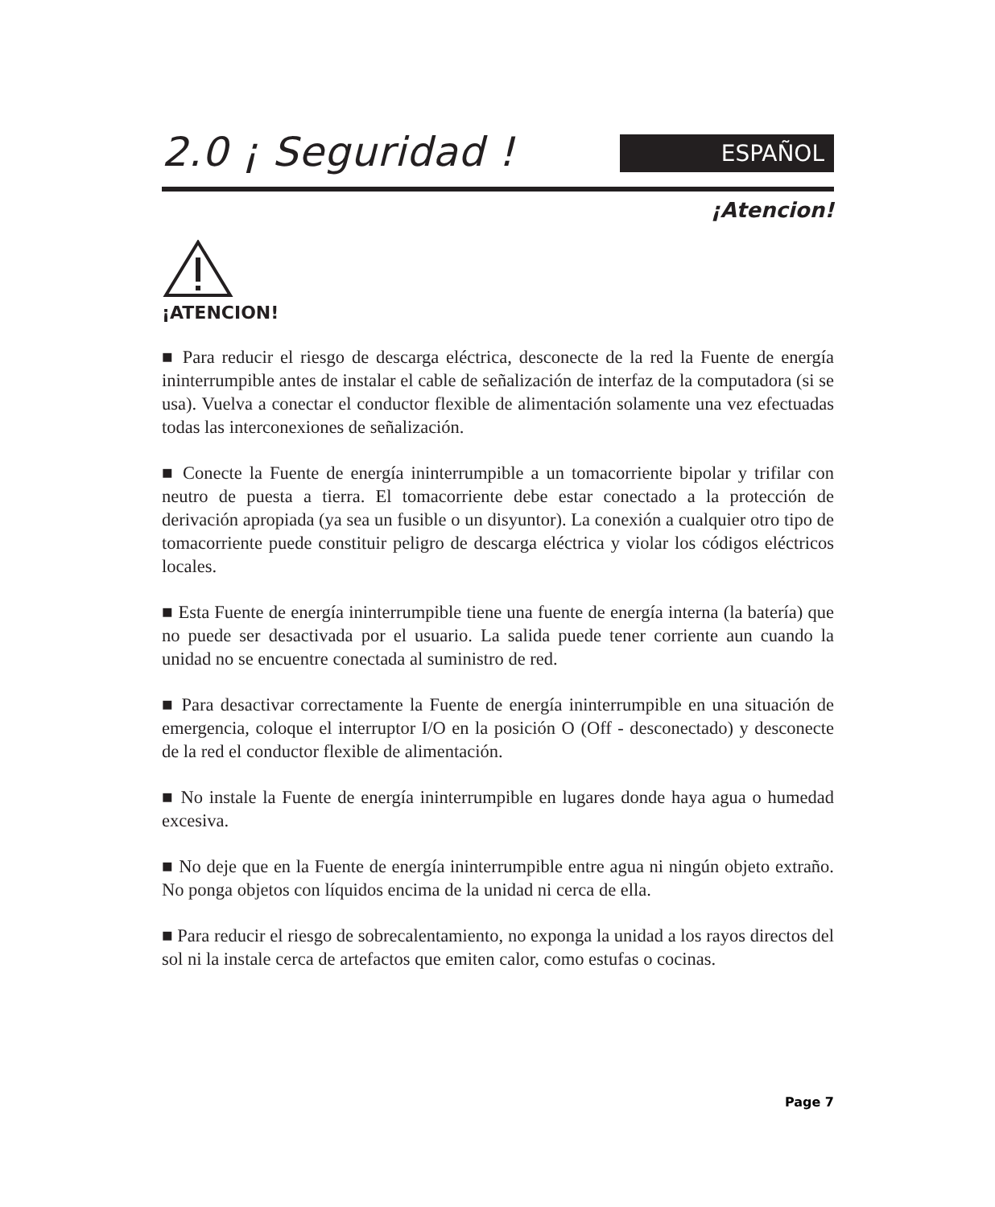2.0 ¡ Seguridad !
ESPAÑOL
¡Atencion!
¡ATENCION!
■ Para reducir el riesgo de descarga eléctrica, desconecte de la red la Fuente de energía ininterrumpible antes de instalar el cable de señalización de interfaz de la computadora (si se usa). Vuelva a conectar el conductor flexible de alimentación solamente una vez efectuadas todas las interconexiones de señalización.
■ Conecte la Fuente de energía ininterrumpible a un tomacorriente bipolar y trifilar con neutro de puesta a tierra. El tomacorriente debe estar conectado a la protección de derivación apropiada (ya sea un fusible o un disyuntor). La conexión a cualquier otro tipo de tomacorriente puede constituir peligro de descarga eléctrica y violar los códigos eléctricos locales.
■ Esta Fuente de energía ininterrumpible tiene una fuente de energía interna (la batería) que no puede ser desactivada por el usuario. La salida puede tener corriente aun cuando la unidad no se encuentre conectada al suministro de red.
■ Para desactivar correctamente la Fuente de energía ininterrumpible en una situación de emergencia, coloque el interruptor I/O en la posición O (Off - desconectado) y desconecte de la red el conductor flexible de alimentación.
■ No instale la Fuente de energía ininterrumpible en lugares donde haya agua o humedad excesiva.
■ No deje que en la Fuente de energía ininterrumpible entre agua ni ningún objeto extraño. No ponga objetos con líquidos encima de la unidad ni cerca de ella.
■ Para reducir el riesgo de sobrecalentamiento, no exponga la unidad a los rayos directos del sol ni la instale cerca de artefactos que emiten calor, como estufas o cocinas.
Page 7